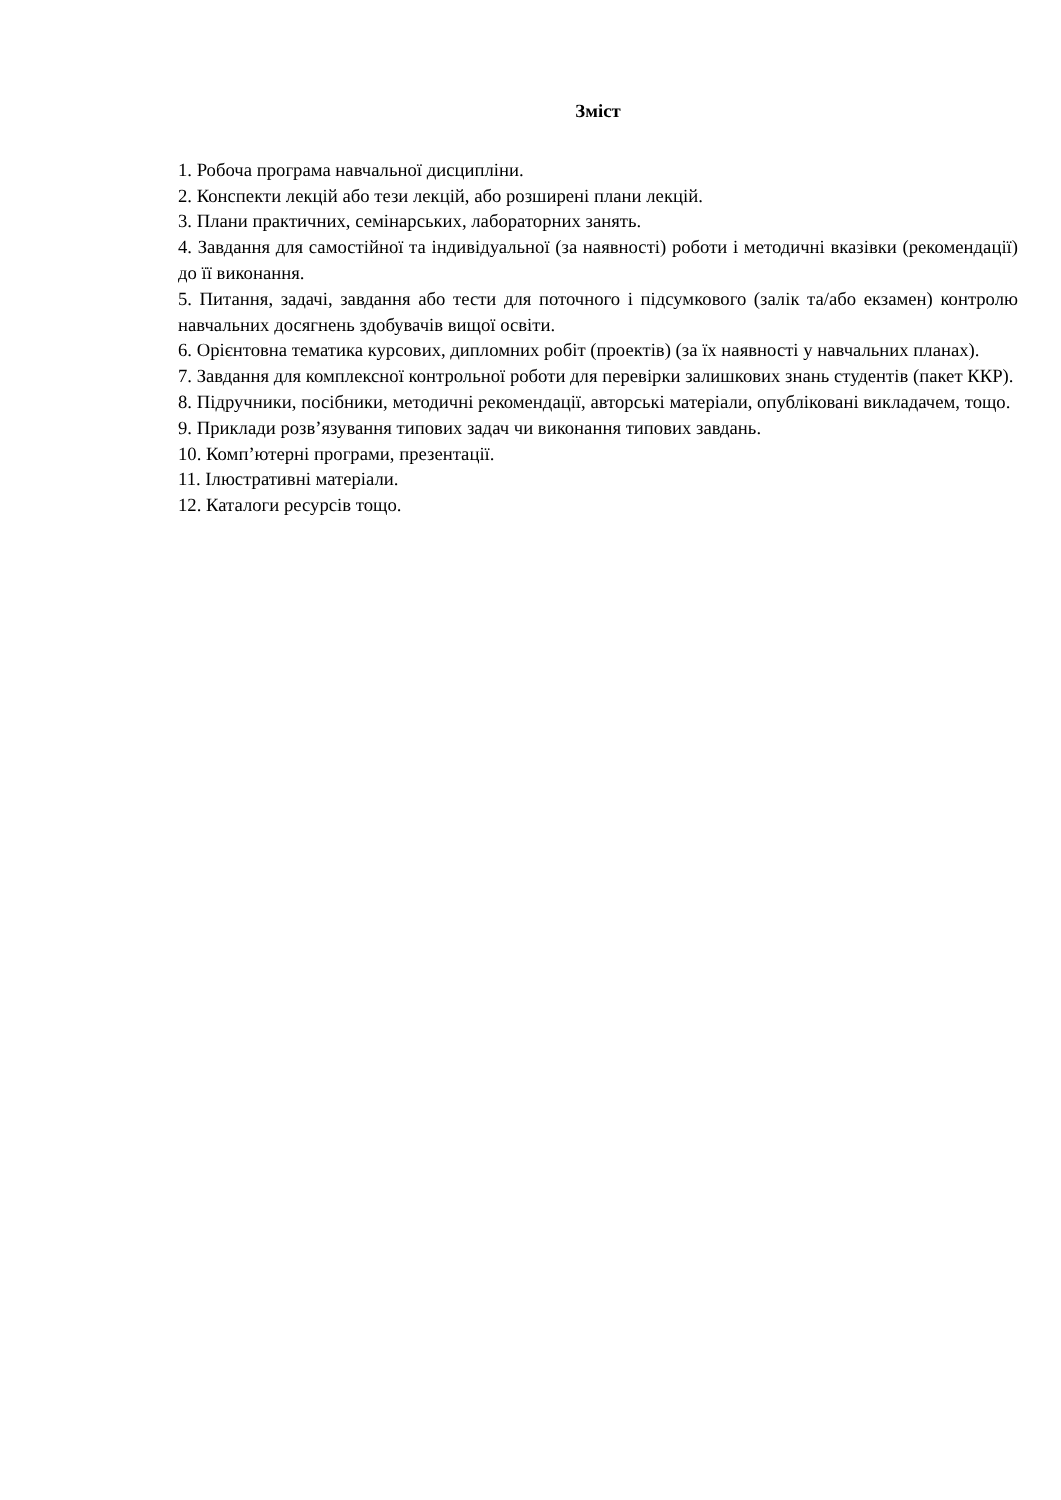Зміст
1. Робоча програма навчальної дисципліни.
2. Конспекти лекцій або тези лекцій, або розширені плани лекцій.
3. Плани практичних, семінарських, лабораторних занять.
4. Завдання для самостійної та індивідуальної (за наявності) роботи і методичні вказівки (рекомендації) до її виконання.
5. Питання, задачі, завдання або тести для поточного і підсумкового (залік та/або екзамен) контролю навчальних досягнень здобувачів вищої освіти.
6. Орієнтовна тематика курсових, дипломних робіт (проектів) (за їх наявності у навчальних планах).
7. Завдання для комплексної контрольної роботи для перевірки залишкових знань студентів (пакет ККР).
8. Підручники, посібники, методичні рекомендації, авторські матеріали, опубліковані викладачем, тощо.
9. Приклади розв’язування типових задач чи виконання типових завдань.
10. Комп’ютерні програми, презентації.
11. Ілюстративні матеріали.
12. Каталоги ресурсів тощо.